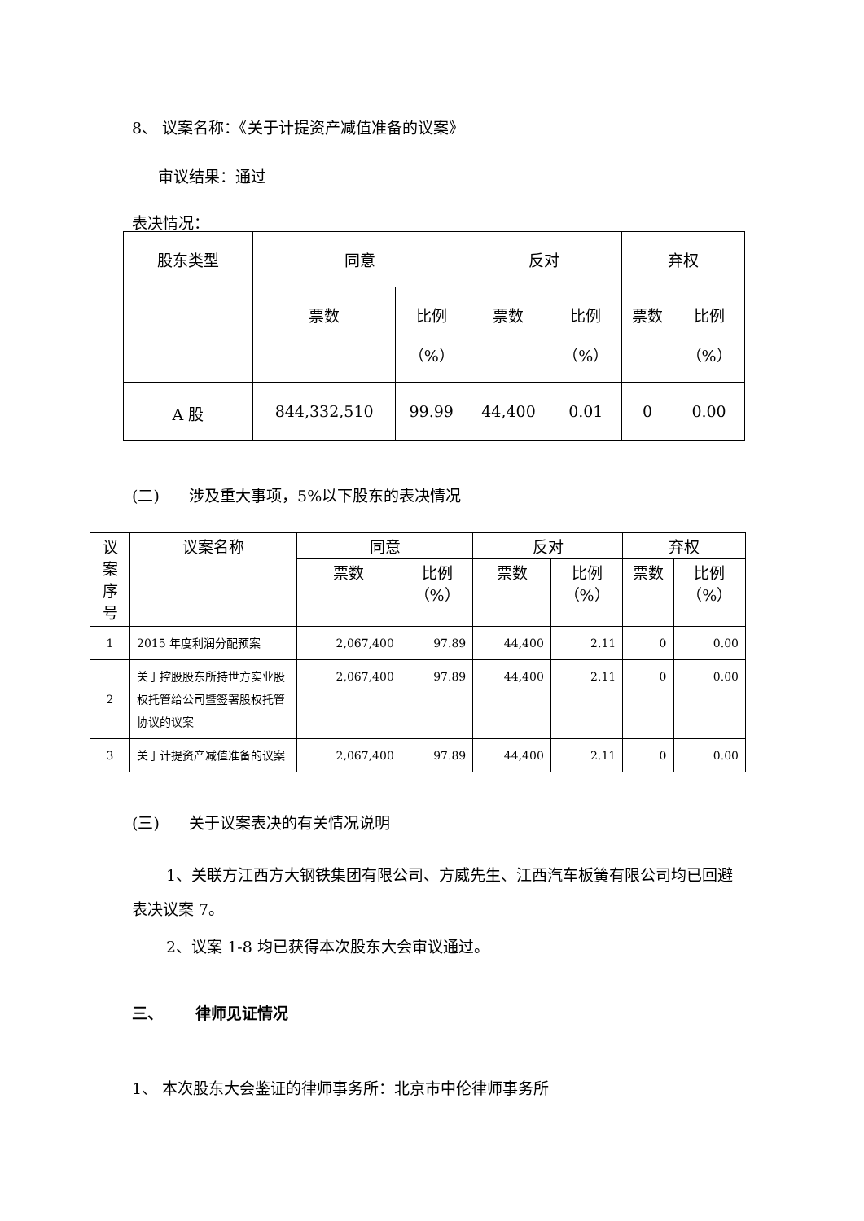8、 议案名称：《关于计提资产减值准备的议案》
审议结果：通过
表决情况：
| 股东类型 | 同意 | | 反对 | | 弃权 | |
| --- | --- | --- | --- | --- | --- | --- |
| | 票数 | 比例 （%） | 票数 | 比例 （%） | 票数 | 比例 （%） |
| A 股 | 844,332,510 | 99.99 | 44,400 | 0.01 | 0 | 0.00 |
(二) 涉及重大事项，5%以下股东的表决情况
| 议 案 序 号 | 议案名称 | 同意 | | 反对 | | 弃权 | |
| --- | --- | --- | --- | --- | --- | --- | --- |
| | | 票数 | 比例 （%） | 票数 | 比例 （%） | 票数 | 比例 （%） |
| 1 | 2015 年度利润分配预案 | 2,067,400 | 97.89 | 44,400 | 2.11 | 0 | 0.00 |
| 2 | 关于控股股东所持世方实业股权托管给公司暨签署股权托管协议的议案 | 2,067,400 | 97.89 | 44,400 | 2.11 | 0 | 0.00 |
| 3 | 关于计提资产减值准备的议案 | 2,067,400 | 97.89 | 44,400 | 2.11 | 0 | 0.00 |
(三) 关于议案表决的有关情况说明
1、关联方江西方大钢铁集团有限公司、方威先生、江西汽车板簧有限公司均已回避表决议案 7。
2、议案 1-8 均已获得本次股东大会审议通过。
三、 律师见证情况
1、 本次股东大会鉴证的律师事务所：北京市中伦律师事务所